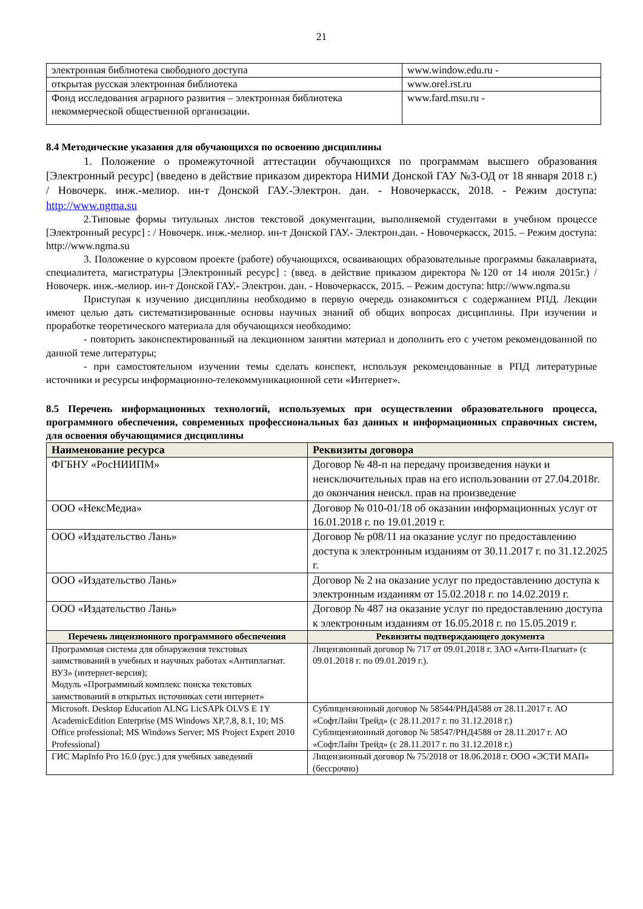21
| электронная библиотека свободного доступа | www.window.edu.ru - |
| открытая русская электронная библиотека | www.orel.rst.ru |
| Фонд исследования аграрного развития – электронная библиотека некоммерческой общественной организации. | www.fard.msu.ru - |
8.4 Методические указания для обучающихся по освоению дисциплины
1. Положение о промежуточной аттестации обучающихся по программам высшего образования [Электронный ресурс] (введено в действие приказом директора НИМИ Донской ГАУ №3-ОД от 18 января 2018 г.) / Новочерк. инж.-мелиор. ин-т Донской ГАУ.-Электрон. дан. - Новочеркасск, 2018. - Режим доступа: http://www.ngma.su
2.Типовые формы титульных листов текстовой документации, выполняемой студентами в учебном процессе [Электронный ресурс] : / Новочерк. инж.-мелиор. ин-т Донской ГАУ.- Электрон.дан. - Новочеркасск, 2015. – Режим доступа: http://www.ngma.su
3. Положение о курсовом проекте (работе) обучающихся, осваивающих образовательные программы бакалавриата, специалитета, магистратуры [Электронный ресурс] : (введ. в действие приказом директора №120 от 14 июля 2015г.) / Новочерк. инж.-мелиор. ин-т Донской ГАУ.- Электрон. дан. - Новочеркасск, 2015. – Режим доступа: http://www.ngma.su
Приступая к изучению дисциплины необходимо в первую очередь ознакомиться с содержанием РПД. Лекции имеют целью дать систематизированные основы научных знаний об общих вопросах дисциплины. При изучении и проработке теоретического материала для обучающихся необходимо:
- повторить законспектированный на лекционном занятии материал и дополнить его с учетом рекомендованной по данной теме литературы;
- при самостоятельном изучении темы сделать конспект, используя рекомендованные в РПД литературные источники и ресурсы информационно-телекоммуникационной сети «Интернет».
8.5 Перечень информационных технологий, используемых при осуществлении образовательного процесса, программного обеспечения, современных профессиональных баз данных и информационных справочных систем, для освоения обучающимися дисциплины
| Наименование ресурса | Реквизиты договора |
| --- | --- |
| ФГБНУ «РосНИИПМ» | Договор № 48-п на передачу произведения науки и неисключительных прав на его использовании от 27.04.2018г. до окончания неискл. прав на произведение |
| ООО «НексМедиа» | Договор № 010-01/18 об оказании информационных услуг от 16.01.2018 г. по 19.01.2019 г. |
| ООО «Издательство Лань» | Договор № р08/11 на оказание услуг по предоставлению доступа к электронным изданиям от 30.11.2017 г. по 31.12.2025 г. |
| ООО «Издательство Лань» | Договор № 2 на оказание услуг по предоставлению доступа к электронным изданиям от 15.02.2018 г. по 14.02.2019 г. |
| ООО «Издательство Лань» | Договор № 487 на оказание услуг по предоставлению доступа к электронным изданиям от 16.05.2018 г. по 15.05.2019 г. |
| Перечень лицензионного программного обеспечения | Реквизиты подтверждающего документа |
| --- | --- |
| Программная система для обнаружения текстовых заимствований в учебных и научных работах «Антиплагиат. ВУЗ» (интернет-версия); Модуль «Программный комплекс поиска текстовых заимствований в открытых источниках сети интернет» | Лицензионный договор № 717 от 09.01.2018 г. ЗАО «Анти-Плагиат» (с 09.01.2018 г. по 09.01.2019 г.). |
| Microsoft. Desktop Education ALNG LicSAPk OLVS E 1Y AcademicEdition Enterprise (MS Windows XP,7,8, 8.1, 10; MS Office professional; MS Windows Server; MS Project Expert 2010 Professional) | Сублицензионный договор № 58544/РНД4588 от 28.11.2017 г. АО «СофтЛайн Трейд» (с 28.11.2017 г. по 31.12.2018 г.) Сублицензионный договор № 58547/РНД4588 от 28.11.2017 г. АО «СофтЛайн Трейд» (с 28.11.2017 г. по 31.12.2018 г.) |
| ГИС MapInfo Pro 16.0 (рус.) для учебных заведений | Лицензионный договор № 75/2018 от 18.06.2018 г. ООО «ЭСТИ МАП» (бессрочно) |